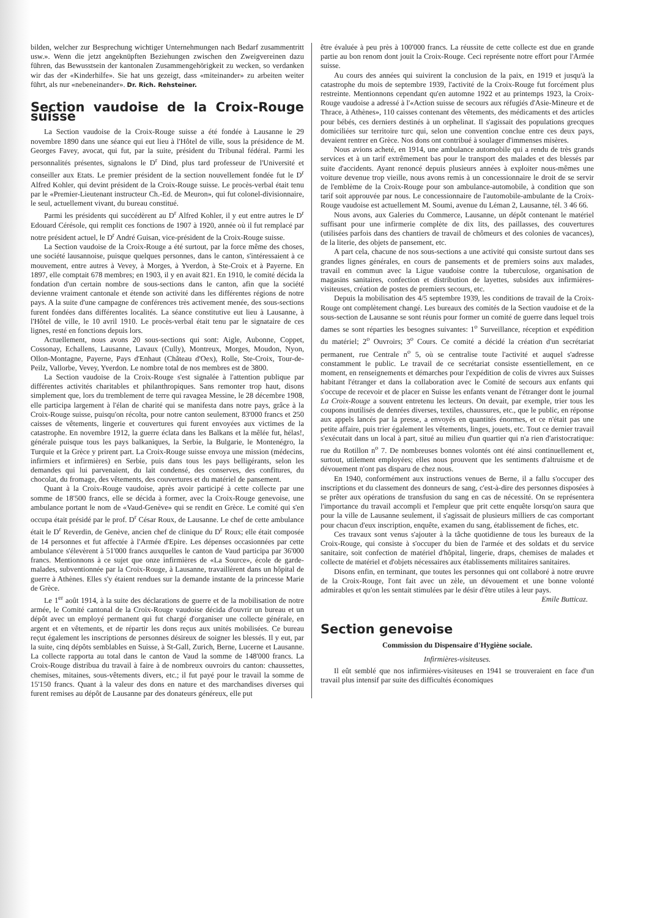bilden, welcher zur Besprechung wichtiger Unternehmungen nach Bedarf zusammentritt usw.». Wenn die jetzt angeknüpften Beziehungen zwischen den Zweigvereinen dazu führen, das Bewusstsein der kantonalen Zusammengehörigkeit zu wecken, so verdanken wir das der «Kinderhilfe». Sie hat uns gezeigt, dass «miteinander» zu arbeiten weiter führt, als nur «nebeneinander». Dr. Rich. Rehsteiner.
Section vaudoise de la Croix-Rouge suisse
La Section vaudoise de la Croix-Rouge suisse a été fondée à Lausanne le 29 novembre 1890 dans une séance qui eut lieu à l'Hôtel de ville, sous la présidence de M. Georges Favey, avocat, qui fut, par la suite, président du Tribunal fédéral. Parmi les personnalités présentes, signalons le D<sup>r</sup> Dind, plus tard professeur de l'Université et conseiller aux Etats. Le premier président de la section nouvellement fondée fut le D<sup>r</sup> Alfred Kohler, qui devint président de la Croix-Rouge suisse. Le procès-verbal était tenu par le «Premier-Lieutenant instructeur Ch.-Ed. de Meuron», qui fut colonel-divisionnaire, le seul, actuellement vivant, du bureau constitué.
Parmi les présidents qui succédèrent au D<sup>r</sup> Alfred Kohler, il y eut entre autres le D<sup>r</sup> Edouard Cérésole, qui remplit ces fonctions de 1907 à 1920, année où il fut remplacé par notre président actuel, le D<sup>r</sup> André Guisan, vice-président de la Croix-Rouge suisse.
La Section vaudoise de la Croix-Rouge a été surtout, par la force même des choses, une société lausannoise, puisque quelques personnes, dans le canton, s'intéressaient à ce mouvement, entre autres à Vevey, à Morges, à Yverdon, à Ste-Croix et à Payerne. En 1897, elle comptait 678 membres; en 1903, il y en avait 821. En 1910, le comité décida la fondation d'un certain nombre de sous-sections dans le canton, afin que la société devienne vraiment cantonale et étende son activité dans les différentes régions de notre pays. A la suite d'une campagne de conférences très activement menée, des sous-sections furent fondées dans différentes localités. La séance constitutive eut lieu à Lausanne, à l'Hôtel de ville, le 10 avril 1910. Le procès-verbal était tenu par le signataire de ces lignes, resté en fonctions depuis lors.
Actuellement, nous avons 20 sous-sections qui sont: Aigle, Aubonne, Coppet, Cossonay, Echallens, Lausanne, Lavaux (Cully), Montreux, Morges, Moudon, Nyon, Ollon-Montagne, Payerne, Pays d'Enhaut (Château d'Oex), Rolle, Ste-Croix, Tour-de-Peilz, Vallorbe, Vevey, Yverdon. Le nombre total de nos membres est de 3800.
La Section vaudoise de la Croix-Rouge s'est signalée à l'attention publique par différentes activités charitables et philanthropiques. Sans remonter trop haut, disons simplement que, lors du tremblement de terre qui ravagea Messine, le 28 décembre 1908, elle participa largement à l'élan de charité qui se manifesta dans notre pays, grâce à la Croix-Rouge suisse, puisqu'on récolta, pour notre canton seulement, 83'000 francs et 250 caisses de vêtements, lingerie et couvertures qui furent envoyées aux victimes de la catastrophe. En novembre 1912, la guerre éclata dans les Balkans et la mêlée fut, hélas!, générale puisque tous les pays balkaniques, la Serbie, la Bulgarie, le Montenégro, la Turquie et la Grèce y prirent part. La Croix-Rouge suisse envoya une mission (médecins, infirmiers et infirmières) en Serbie, puis dans tous les pays belligérants, selon les demandes qui lui parvenaient, du lait condensé, des conserves, des confitures, du chocolat, du fromage, des vêtements, des couvertures et du matériel de pansement.
Quant à la Croix-Rouge vaudoise, après avoir participé à cette collecte par une somme de 18'500 francs, elle se décida à former, avec la Croix-Rouge genevoise, une ambulance portant le nom de «Vaud-Genève» qui se rendit en Grèce. Le comité qui s'en occupa était présidé par le prof. D<sup>r</sup> César Roux, de Lausanne. Le chef de cette ambulance était le D<sup>r</sup> Reverdin, de Genève, ancien chef de clinique du D<sup>r</sup> Roux; elle était composée de 14 personnes et fut affectée à l'Armée d'Epire. Les dépenses occasionnées par cette ambulance s'élevèrent à 51'000 francs auxquelles le canton de Vaud participa par 36'000 francs. Mentionnons à ce sujet que onze infirmières de «La Source», école de garde-malades, subventionnée par la Croix-Rouge, à Lausanne, travaillèrent dans un hôpital de guerre à Athènes. Elles s'y étaient rendues sur la demande instante de la princesse Marie de Grèce.
Le 1<sup>er</sup> août 1914, à la suite des déclarations de guerre et de la mobilisation de notre armée, le Comité cantonal de la Croix-Rouge vaudoise décida d'ouvrir un bureau et un dépôt avec un employé permanent qui fut chargé d'organiser une collecte générale, en argent et en vêtements, et de répartir les dons reçus aux unités mobilisées. Ce bureau reçut également les inscriptions de personnes désireux de soigner les blessés. Il y eut, par la suite, cinq dépôts semblables en Suisse, à St-Gall, Zurich, Berne, Lucerne et Lausanne. La collecte rapporta au total dans le canton de Vaud la somme de 148'000 francs. La Croix-Rouge distribua du travail à faire à de nombreux ouvroirs du canton: chaussettes, chemises, mitaines, sous-vêtements divers, etc.; il fut payé pour le travail la somme de 15'150 francs. Quant à la valeur des dons en nature et des marchandises diverses qui furent remises au dépôt de Lausanne par des donateurs généreux, elle put
être évaluée à peu près à 100'000 francs. La réussite de cette collecte est due en grande partie au bon renom dont jouit la Croix-Rouge. Ceci représente notre effort pour l'Armée suisse.
Au cours des années qui suivirent la conclusion de la paix, en 1919 et jusqu'à la catastrophe du mois de septembre 1939, l'activité de la Croix-Rouge fut forcément plus restreinte. Mentionnons cependant qu'en automne 1922 et au printemps 1923, la Croix-Rouge vaudoise a adressé à l'«Action suisse de secours aux réfugiés d'Asie-Mineure et de Thrace, à Athènes», 110 caisses contenant des vêtements, des médicaments et des articles pour bébés, ces derniers destinés à un orphelinat. Il s'agissait des populations grecques domiciliées sur territoire turc qui, selon une convention conclue entre ces deux pays, devaient rentrer en Grèce. Nos dons ont contribué à soulager d'immenses misères.
Nous avions acheté, en 1914, une ambulance automobile qui a rendu de très grands services et à un tarif extrêmement bas pour le transport des malades et des blessés par suite d'accidents. Ayant renoncé depuis plusieurs années à exploiter nous-mêmes une voiture devenue trop vieille, nous avons remis à un concessionnaire le droit de se servir de l'emblème de la Croix-Rouge pour son ambulance-automobile, à condition que son tarif soit approuvée par nous. Le concessionnaire de l'automobile-ambulante de la Croix-Rouge vaudoise est actuellement M. Soumi, avenue du Léman 2, Lausanne, tél. 3 46 66.
Nous avons, aux Galeries du Commerce, Lausanne, un dépôt contenant le matériel suffisant pour une infirmerie complète de dix lits, des paillasses, des couvertures (utilisées parfois dans des chantiers de travail de chômeurs et des colonies de vacances), de la literie, des objets de pansement, etc.
A part cela, chacune de nos sous-sections a une activité qui consiste surtout dans ses grandes lignes générales, en cours de pansements et de premiers soins aux malades, travail en commun avec la Ligue vaudoise contre la tuberculose, organisation de magasins sanitaires, confection et distribution de layettes, subsides aux infirmières-visiteuses, création de postes de premiers secours, etc.
Depuis la mobilisation des 4/5 septembre 1939, les conditions de travail de la Croix-Rouge ont complètement changé. Les bureaux des comités de la Section vaudoise et de la sous-section de Lausanne se sont réunis pour former un comité de guerre dans lequel trois dames se sont réparties les besognes suivantes: 1<sup>o</sup> Surveillance, réception et expédition du matériel; 2<sup>o</sup> Ouvroirs; 3<sup>o</sup> Cours. Ce comité a décidé la création d'un secrétariat permanent, rue Centrale n<sup>o</sup> 5, où se centralise toute l'activité et auquel s'adresse constamment le public. Le travail de ce secrétariat consiste essentiellement, en ce moment, en renseignements et démarches pour l'expédition de colis de vivres aux Suisses habitant l'étranger et dans la collaboration avec le Comité de secours aux enfants qui s'occupe de recevoir et de placer en Suisse les enfants venant de l'étranger dont le journal La Croix-Rouge a souvent entretenu les lecteurs. On devait, par exemple, trier tous les coupons inutilisés de denrées diverses, textiles, chaussures, etc., que le public, en réponse aux appels lancés par la presse, a envoyés en quantités énormes, et ce n'était pas une petite affaire, puis trier également les vêtements, linges, jouets, etc. Tout ce dernier travail s'exécutait dans un local à part, situé au milieu d'un quartier qui n'a rien d'aristocratique: rue du Rotillon n<sup>o</sup> 7. De nombreuses bonnes volontés ont été ainsi continuellement et, surtout, utilement employées; elles nous prouvent que les sentiments d'altruisme et de dévouement n'ont pas disparu de chez nous.
En 1940, conformément aux instructions venues de Berne, il a fallu s'occuper des inscriptions et du classement des donneurs de sang, c'est-à-dire des personnes disposées à se prêter aux opérations de transfusion du sang en cas de nécessité. On se représentera l'importance du travail accompli et l'empleur que prit cette enquête lorsqu'on saura que pour la ville de Lausanne seulement, il s'agissait de plusieurs milliers de cas comportant pour chacun d'eux inscription, enquête, examen du sang, établissement de fiches, etc.
Ces travaux sont venus s'ajouter à la tâche quotidienne de tous les bureaux de la Croix-Rouge, qui consiste à s'occuper du bien de l'armée et des soldats et du service sanitaire, soit confection de matériel d'hôpital, lingerie, draps, chemises de malades et collecte de matériel et d'objets nécessaires aux établissements militaires sanitaires.
Disons enfin, en terminant, que toutes les personnes qui ont collaboré à notre œuvre de la Croix-Rouge, l'ont fait avec un zèle, un dévouement et une bonne volonté admirables et qu'on les sentait stimulées par le désir d'être utiles à leur pays.
Emile Butticaz.
Section genevoise
Commission du Dispensaire d'Hygiène sociale.
Infirmières-visiteuses.
Il eût semblé que nos infirmières-visiteuses en 1941 se trouveraient en face d'un travail plus intensif par suite des difficultés économiques